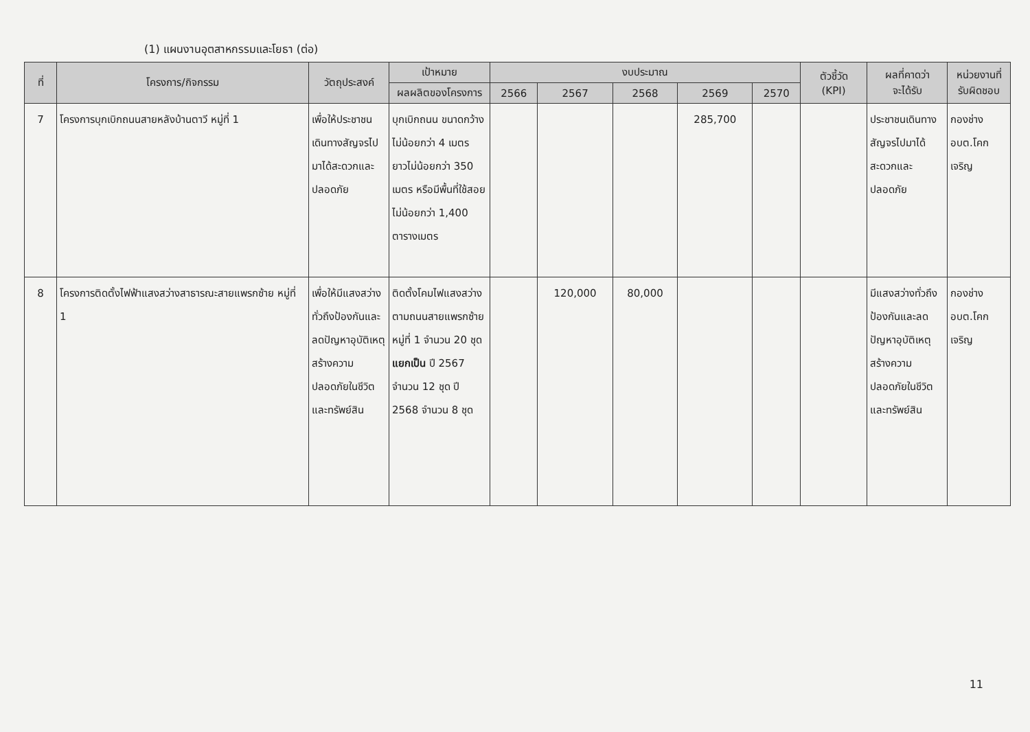(1) แผนงานอุตสาหกรรมและโยธา (ต่อ)
| ที่ | โครงการ/กิจกรรม | วัตถุประสงค์ | เป้าหมาย | งบประมาณ | | | | | ตัวชี้วัด (KPI) | ผลที่คาดว่า จะได้รับ | หน่วยงานที่ รับผิดชอบ |
| --- | --- | --- | --- | --- | --- | --- | --- | --- | --- | --- | --- |
| | | | ผลผลิตของโครงการ | 2566 | 2567 | 2568 | 2569 | 2570 | | | |
| 7 | โครงการบุกเบิกถนนสายหลังบ้านตาวี หมู่ที่ 1 | เพื่อให้ประชาชนเดินทางสัญจรไปมาได้สะดวกและปลอดภัย | บุกเบิกถนน ขนาดกว้างไม่น้อยกว่า 4 เมตร ยาวไม่น้อยกว่า 350 เมตร หรือมีพื้นที่ใช้สอยไม่น้อยกว่า 1,400 ตารางเมตร | | | | 285,700 | | | ประชาชนเดินทางสัญจรไปมาได้สะดวกและปลอดภัย | กองช่าง อบต.โคกเจริญ |
| 8 | โครงการติดตั้งไฟฟ้าแสงสว่างสาธารณะสายแพรกซ้าย หมู่ที่ 1 | เพื่อให้มีแสงสว่างทั่วถึงป้องกันและลดปัญหาอุบัติเหตุสร้างความปลอดภัยในชีวิตและทรัพย์สิน | ติดตั้งโคมไฟแสงสว่างตามถนนสายแพรกซ้าย หมู่ที่ 1 จำนวน 20 ชุด แยกเป็น ปี 2567 จำนวน 12 ชุด ปี 2568 จำนวน 8 ชุด | | 120,000 | 80,000 | | | | มีแสงสว่างทั่วถึงป้องกันและลดปัญหาอุบัติเหตุสร้างความปลอดภัยในชีวิตและทรัพย์สิน | กองช่าง อบต.โคกเจริญ |
11